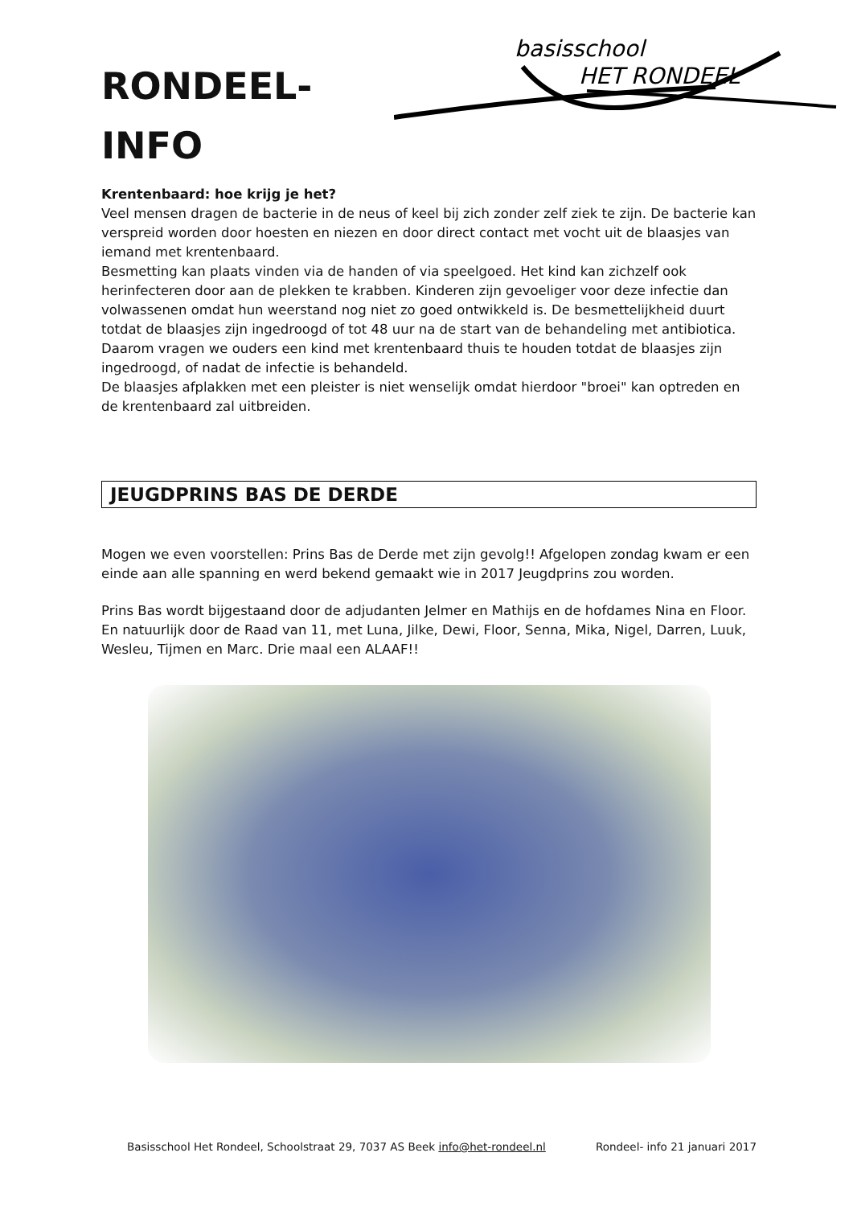RONDEEL-
INFO
basisschool
HET RONDEEL
Krentenbaard: hoe krijg je het?
Veel mensen dragen de bacterie in de neus of keel bij zich zonder zelf ziek te zijn. De bacterie kan verspreid worden door hoesten en niezen en door direct contact met vocht uit de blaasjes van iemand met krentenbaard.
Besmetting kan plaats vinden via de handen of via speelgoed. Het kind kan zichzelf ook herinfecteren door aan de plekken te krabben. Kinderen zijn gevoeliger voor deze infectie dan volwassenen omdat hun weerstand nog niet zo goed ontwikkeld is. De besmettelijkheid duurt totdat de blaasjes zijn ingedroogd of tot 48 uur na de start van de behandeling met antibiotica. Daarom vragen we ouders een kind met krentenbaard thuis te houden totdat de blaasjes zijn ingedroogd, of nadat de infectie is behandeld.
De blaasjes afplakken met een pleister is niet wenselijk omdat hierdoor "broei" kan optreden en de krentenbaard zal uitbreiden.
JEUGDPRINS BAS DE DERDE
Mogen we even voorstellen: Prins Bas de Derde met zijn gevolg!! Afgelopen zondag kwam er een einde aan alle spanning en werd bekend gemaakt wie in 2017 Jeugdprins zou worden.
Prins Bas wordt bijgestaand door de adjudanten Jelmer en Mathijs en de hofdames Nina en Floor. En natuurlijk door de Raad van 11, met Luna, Jilke, Dewi, Floor, Senna, Mika, Nigel, Darren, Luuk, Wesleu, Tijmen en Marc. Drie maal een ALAAF!!
Basisschool Het Rondeel, Schoolstraat 29, 7037 AS Beek info@het-rondeel.nl Rondeel- info 21 januari 2017